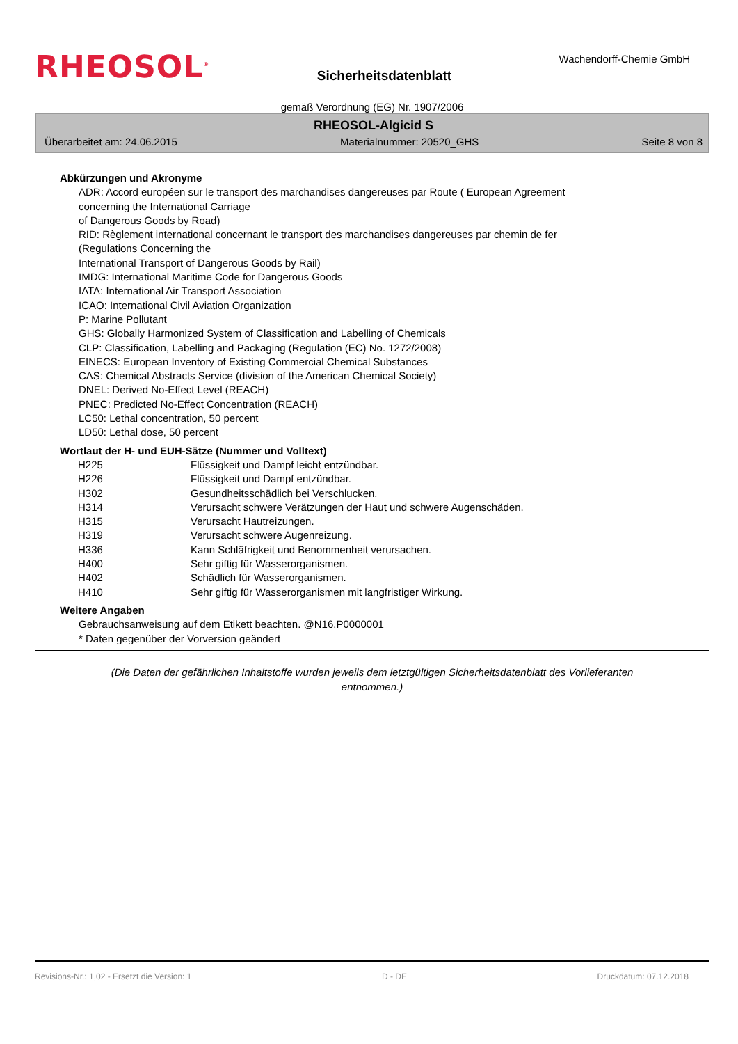RHEOSOL<sup>®</sup>
Sicherheitsdatenblatt
Wachendorff-Chemie GmbH
gemäß Verordnung (EG) Nr. 1907/2006
RHEOSOL-Algicid S
Überarbeitet am: 24.06.2015 Materialnummer: 20520_GHS Seite 8 von 8
Abkürzungen und Akronyme
ADR: Accord européen sur le transport des marchandises dangereuses par Route ( European Agreement
concerning the International Carriage
of Dangerous Goods by Road)
RID: Règlement international concernant le transport des marchandises dangereuses par chemin de fer
(Regulations Concerning the
International Transport of Dangerous Goods by Rail)
IMDG: International Maritime Code for Dangerous Goods
IATA: International Air Transport Association
ICAO: International Civil Aviation Organization
P: Marine Pollutant
GHS: Globally Harmonized System of Classification and Labelling of Chemicals
CLP: Classification, Labelling and Packaging (Regulation (EC) No. 1272/2008)
EINECS: European Inventory of Existing Commercial Chemical Substances
CAS: Chemical Abstracts Service (division of the American Chemical Society)
DNEL: Derived No-Effect Level (REACH)
PNEC: Predicted No-Effect Concentration (REACH)
LC50: Lethal concentration, 50 percent
LD50: Lethal dose, 50 percent
Wortlaut der H- und EUH-Sätze (Nummer und Volltext)
| H225 | Flüssigkeit und Dampf leicht entzündbar. |
| H226 | Flüssigkeit und Dampf entzündbar. |
| H302 | Gesundheitsschädlich bei Verschlucken. |
| H314 | Verursacht schwere Verätzungen der Haut und schwere Augenschäden. |
| H315 | Verursacht Hautreizungen. |
| H319 | Verursacht schwere Augenreizung. |
| H336 | Kann Schläfrigkeit und Benommenheit verursachen. |
| H400 | Sehr giftig für Wasserorganismen. |
| H402 | Schädlich für Wasserorganismen. |
| H410 | Sehr giftig für Wasserorganismen mit langfristiger Wirkung. |
Weitere Angaben
Gebrauchsanweisung auf dem Etikett beachten. @N16.P0000001
* Daten gegenüber der Vorversion geändert
(Die Daten der gefährlichen Inhaltstoffe wurden jeweils dem letztgültigen Sicherheitsdatenblatt des Vorlieferanten entnommen.)
Revisions-Nr.: 1,02 - Ersetzt die Version: 1 D - DE Druckdatum: 07.12.2018